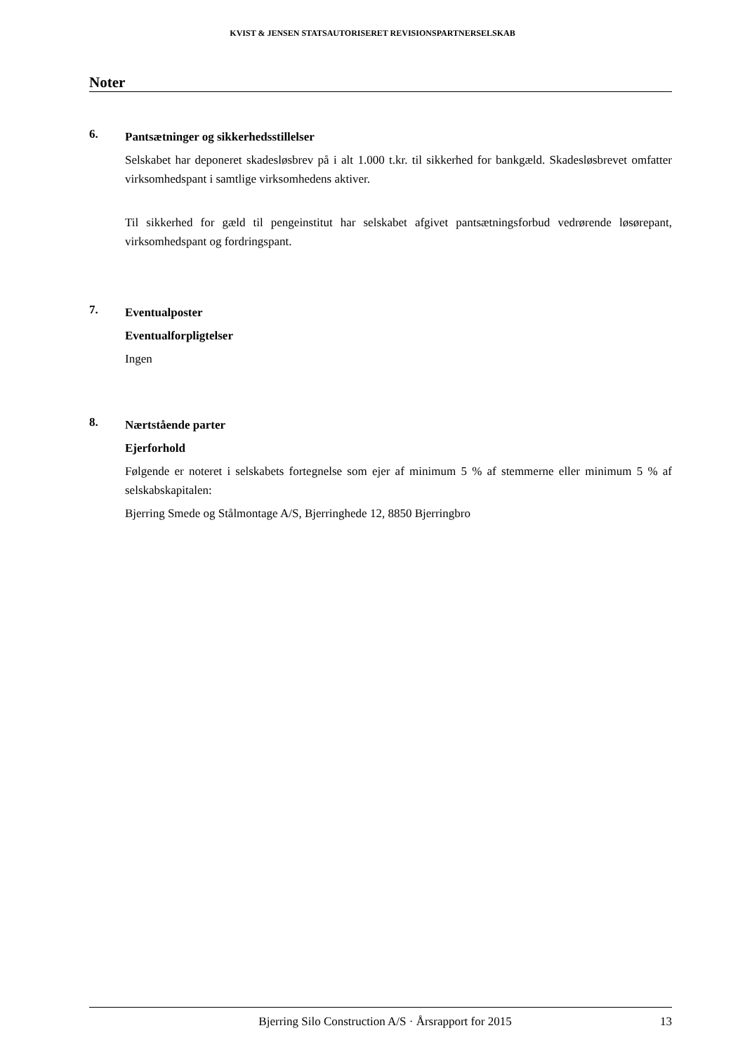KVIST & JENSEN STATSAUTORISERET REVISIONSPARTNERSELSKAB
Noter
6.
Pantsætninger og sikkerhedsstillelser
Selskabet har deponeret skadesløsbrev på i alt 1.000 t.kr. til sikkerhed for bankgæld. Skadesløsbrevet omfatter virksomhedspant i samtlige virksomhedens aktiver.
Til sikkerhed for gæld til pengeinstitut har selskabet afgivet pantsætningsforbud vedrørende løsørepant, virksomhedspant og fordringspant.
7.
Eventualposter
Eventualforpligtelser
Ingen
8.
Nærtstående parter
Ejerforhold
Følgende er noteret i selskabets fortegnelse som ejer af minimum 5 % af stemmerne eller minimum 5 % af selskabskapitalen:
Bjerring Smede og Stålmontage A/S, Bjerringhede 12, 8850 Bjerringbro
Bjerring Silo Construction A/S · Årsrapport for 2015 13